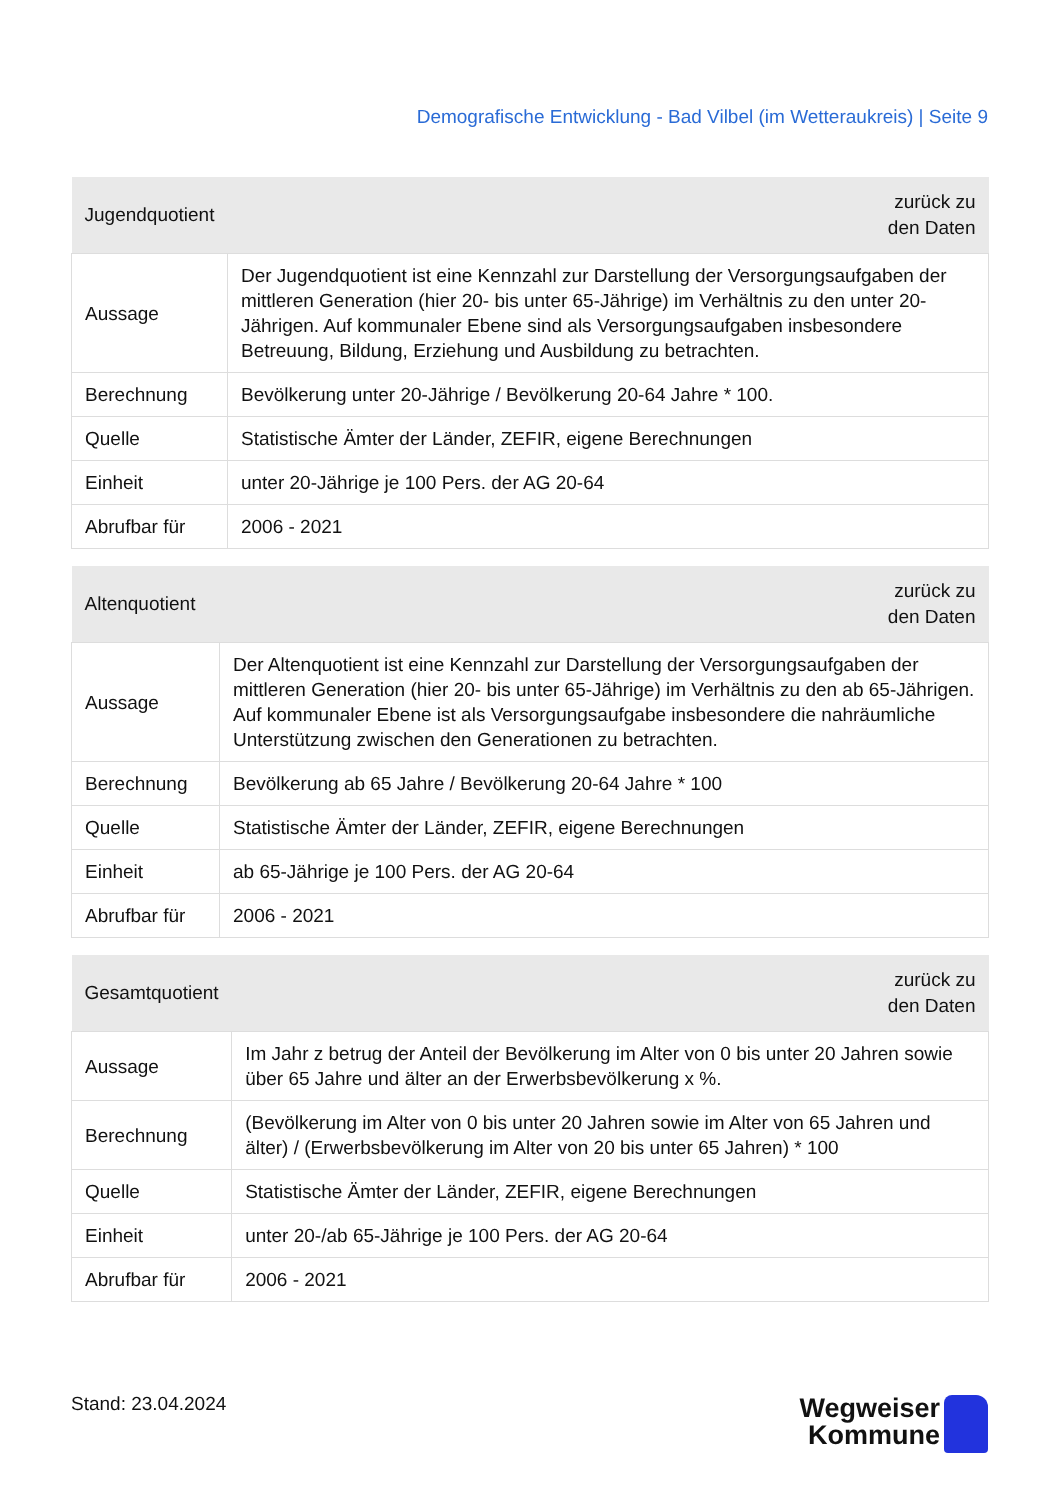Demografische Entwicklung - Bad Vilbel (im Wetteraukreis) | Seite 9
| Jugendquotient | zurück zu den Daten |
| --- | --- |
| Aussage | Der Jugendquotient ist eine Kennzahl zur Darstellung der Versorgungsaufgaben der mittleren Generation (hier 20- bis unter 65-Jährige) im Verhältnis zu den unter 20-Jährigen. Auf kommunaler Ebene sind als Versorgungsaufgaben insbesondere Betreuung, Bildung, Erziehung und Ausbildung zu betrachten. |
| Berechnung | Bevölkerung unter 20-Jährige / Bevölkerung 20-64 Jahre * 100. |
| Quelle | Statistische Ämter der Länder, ZEFIR, eigene Berechnungen |
| Einheit | unter 20-Jährige je 100 Pers. der AG 20-64 |
| Abrufbar für | 2006 - 2021 |
| Altenquotient | zurück zu den Daten |
| --- | --- |
| Aussage | Der Altenquotient ist eine Kennzahl zur Darstellung der Versorgungsaufgaben der mittleren Generation (hier 20- bis unter 65-Jährige) im Verhältnis zu den ab 65-Jährigen. Auf kommunaler Ebene ist als Versorgungsaufgabe insbesondere die nahräumliche Unterstützung zwischen den Generationen zu betrachten. |
| Berechnung | Bevölkerung ab 65 Jahre / Bevölkerung 20-64 Jahre * 100 |
| Quelle | Statistische Ämter der Länder, ZEFIR, eigene Berechnungen |
| Einheit | ab 65-Jährige je 100 Pers. der AG 20-64 |
| Abrufbar für | 2006 - 2021 |
| Gesamtquotient | zurück zu den Daten |
| --- | --- |
| Aussage | Im Jahr z betrug der Anteil der Bevölkerung im Alter von 0 bis unter 20 Jahren sowie über 65 Jahre und älter an der Erwerbsbevölkerung x %. |
| Berechnung | (Bevölkerung im Alter von 0 bis unter 20 Jahren sowie im Alter von 65 Jahren und älter) / (Erwerbsbevölkerung im Alter von 20 bis unter 65 Jahren) * 100 |
| Quelle | Statistische Ämter der Länder, ZEFIR, eigene Berechnungen |
| Einheit | unter 20-/ab 65-Jährige je 100 Pers. der AG 20-64 |
| Abrufbar für | 2006 - 2021 |
Stand: 23.04.2024
Wegweiser
Kommune